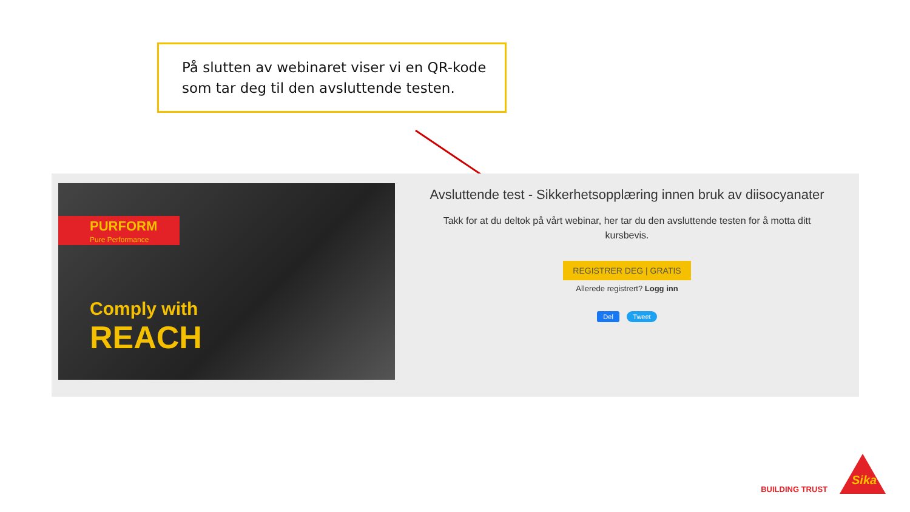På slutten av webinaret viser vi en QR-kode som tar deg til den avsluttende testen.
PURFORM
Pure Performance
Comply with
REACH
Avsluttende test - Sikkerhetsopplæring innen bruk av diisocyanater
Takk for at du deltok på vårt webinar, her tar du den avsluttende testen for å motta ditt kursbevis.
REGISTRER DEG | GRATIS
Allerede registrert? Logg inn
Del Tweet
BUILDING TRUST
Sika